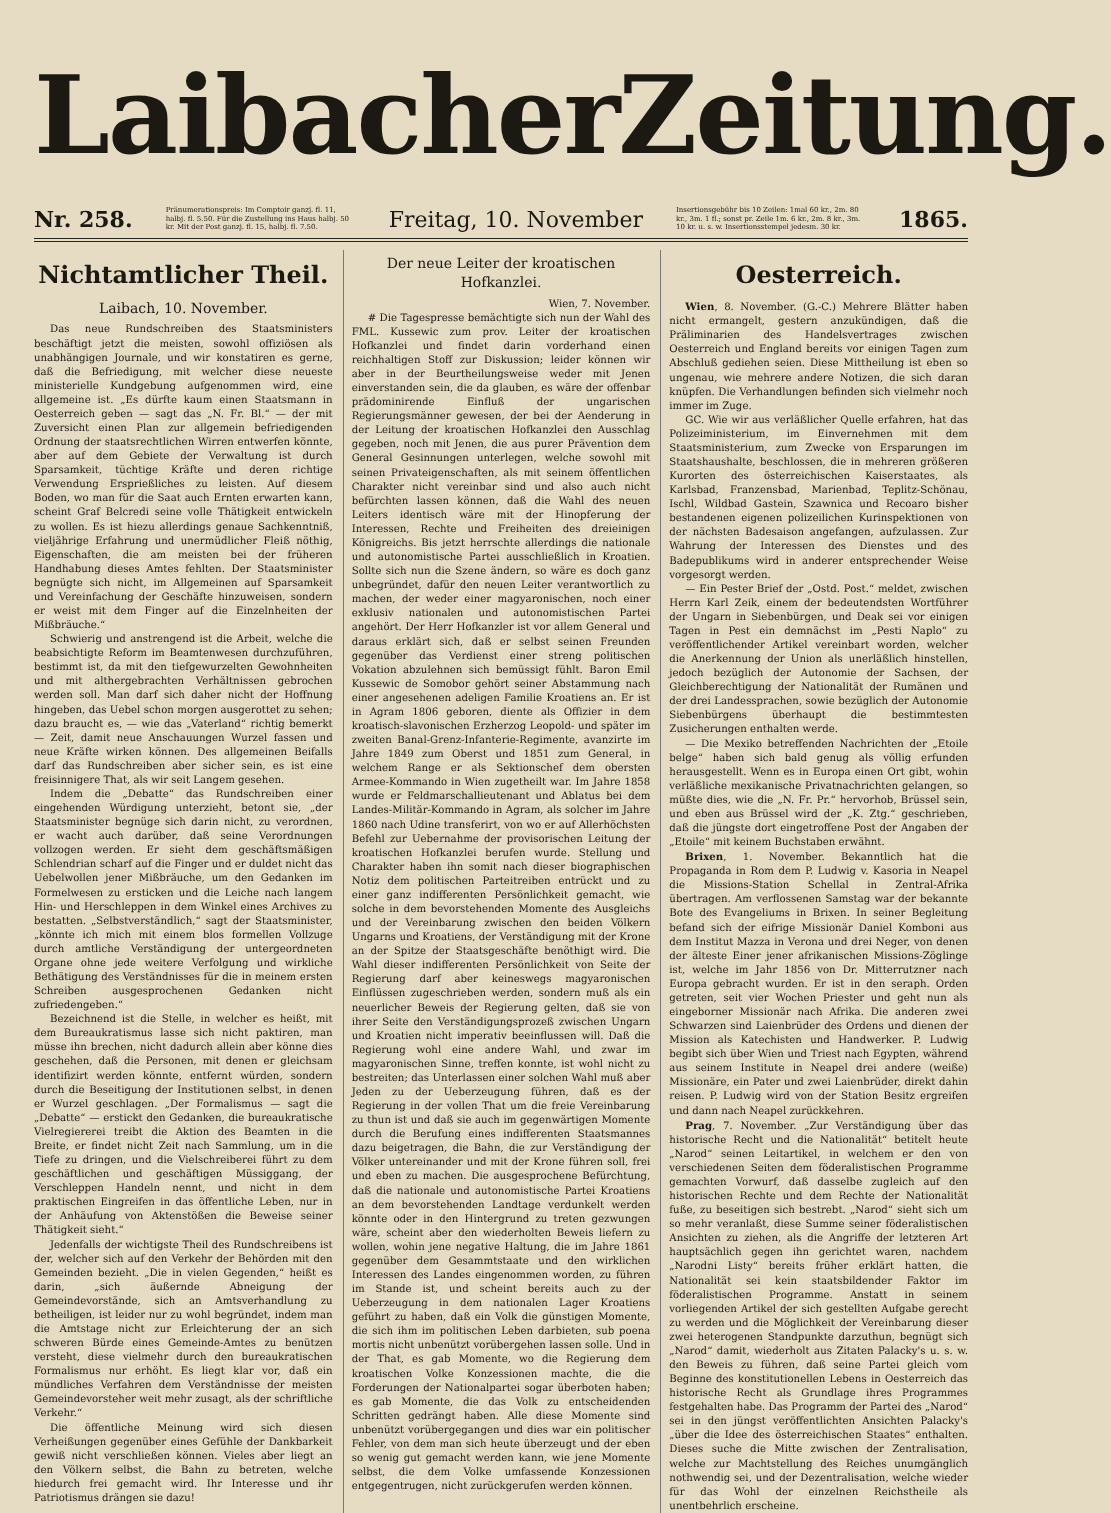Laibacher Zeitung.
Nr. 258. Pränumerationspreis: Im Comptoir ganzj. fl. 11, halbj. fl. 5.50. Für die Zustellung ins Haus halbj. 50 kr. Mit der Post ganzj. fl. 15, halbj. fl. 7.50. Freitag, 10. November Insertionsgebühr bis 10 Zeilen: 1mal 60 kr., 2m. 80 kr., 3m. 1 fl.; sonst pr. Zeile 1m. 6 kr., 2m. 8 kr., 3m. 10 kr. u. s. w. Insertionsstempel jedesm. 30 kr. 1865.
Nichtamtlicher Theil.
Laibach, 10. November.
Das neue Rundschreiben des Staatsministers beschäftigt jetzt die meisten, sowohl offiziösen als unabhängigen Journale, und wir konstatiren es gerne, daß die Befriedigung, mit welcher diese neueste ministerielle Kundgebung aufgenommen wird, eine allgemeine ist. „Es dürfte kaum einen Staatsmann in Oesterreich geben — sagt das „N. Fr. Bl.“ — der mit Zuversicht einen Plan zur allgemein befriedigenden Ordnung der staatsrechtlichen Wirren entwerfen könnte, aber auf dem Gebiete der Verwaltung ist durch Sparsamkeit, tüchtige Kräfte und deren richtige Verwendung Ersprießliches zu leisten. Auf diesem Boden, wo man für die Saat auch Ernten erwarten kann, scheint Graf Belcredi seine volle Thätigkeit entwickeln zu wollen. Es ist hiezu allerdings genaue Sachkenntniß, vieljährige Erfahrung und unermüdlicher Fleiß nöthig, Eigenschaften, die am meisten bei der früheren Handhabung dieses Amtes fehlten. Der Staatsminister begnügte sich nicht, im Allgemeinen auf Sparsamkeit und Vereinfachung der Geschäfte hinzuweisen, sondern er weist mit dem Finger auf die Einzelnheiten der Mißbräuche.“
Schwierig und anstrengend ist die Arbeit, welche die beabsichtigte Reform im Beamtenwesen durchzuführen, bestimmt ist, da mit den tiefgewurzelten Gewohnheiten und mit althergebrachten Verhältnissen gebrochen werden soll. Man darf sich daher nicht der Hoffnung hingeben, das Uebel schon morgen ausgerottet zu sehen; dazu braucht es, — wie das „Vaterland“ richtig bemerkt — Zeit, damit neue Anschauungen Wurzel fassen und neue Kräfte wirken können. Des allgemeinen Beifalls darf das Rundschreiben aber sicher sein, es ist eine freisinnigere That, als wir seit Langem gesehen.
Indem die „Debatte“ das Rundschreiben einer eingehenden Würdigung unterzieht, betont sie, „der Staatsminister begnüge sich darin nicht, zu verordnen, er wacht auch darüber, daß seine Verordnungen vollzogen werden. Er sieht dem geschäftsmäßigen Schlendrian scharf auf die Finger und er duldet nicht das Uebelwollen jener Mißbräuche, um den Gedanken im Formelwesen zu ersticken und die Leiche nach langem Hin- und Herschleppen in dem Winkel eines Archives zu bestatten. „Selbstverständlich,“ sagt der Staatsminister, „könnte ich mich mit einem blos formellen Vollzuge durch amtliche Verständigung der untergeordneten Organe ohne jede weitere Verfolgung und wirkliche Bethätigung des Verständnisses für die in meinem ersten Schreiben ausgesprochenen Gedanken nicht zufriedengeben.“
Bezeichnend ist die Stelle, in welcher es heißt, mit dem Bureaukratismus lasse sich nicht paktiren, man müsse ihn brechen, nicht dadurch allein aber könne dies geschehen, daß die Personen, mit denen er gleichsam identifizirt werden könnte, entfernt würden, sondern durch die Beseitigung der Institutionen selbst, in denen er Wurzel geschlagen. „Der Formalismus — sagt die „Debatte“ — erstickt den Gedanken, die bureaukratische Vielregiererei treibt die Aktion des Beamten in die Breite, er findet nicht Zeit nach Sammlung, um in die Tiefe zu dringen, und die Vielschreiberei führt zu dem geschäftlichen und geschäftigen Müssiggang, der Verschleppen Handeln nennt, und nicht in dem praktischen Eingreifen in das öffentliche Leben, nur in der Anhäufung von Aktenstößen die Beweise seiner Thätigkeit sieht.“
Jedenfalls der wichtigste Theil des Rundschreibens ist der, welcher sich auf den Verkehr der Behörden mit den Gemeinden bezieht. „Die in vielen Gegenden,“ heißt es darin, „sich äußernde Abneigung der Gemeindevorstände, sich an Amtsverhandlung zu betheiligen, ist leider nur zu wohl begründet, indem man die Amtstage nicht zur Erleichterung der an sich schweren Bürde eines Gemeinde-Amtes zu benützen versteht, diese vielmehr durch den bureaukratischen Formalismus nur erhöht. Es liegt klar vor, daß ein mündliches Verfahren dem Verständnisse der meisten Gemeindevorsteher weit mehr zusagt, als der schriftliche Verkehr.“
Die öffentliche Meinung wird sich diesen Verheißungen gegenüber eines Gefühle der Dankbarkeit gewiß nicht verschließen können. Vieles aber liegt an den Völkern selbst, die Bahn zu betreten, welche hiedurch frei gemacht wird. Ihr Interesse und ihr Patriotismus drängen sie dazu!
Der neue Leiter der kroatischen Hofkanzlei.
Wien, 7. November.
# Die Tagespresse bemächtigte sich nun der Wahl des FML. Kussewic zum prov. Leiter der kroatischen Hofkanzlei und findet darin vorderhand einen reichhaltigen Stoff zur Diskussion; leider können wir aber in der Beurtheilungsweise weder mit Jenen einverstanden sein, die da glauben, es wäre der offenbar prädominirende Einfluß der ungarischen Regierungsmänner gewesen, der bei der Aenderung in der Leitung der kroatischen Hofkanzlei den Ausschlag gegeben, noch mit Jenen, die aus purer Prävention dem General Gesinnungen unterlegen, welche sowohl mit seinen Privateigenschaften, als mit seinem öffentlichen Charakter nicht vereinbar sind und also auch nicht befürchten lassen können, daß die Wahl des neuen Leiters identisch wäre mit der Hinopferung der Interessen, Rechte und Freiheiten des dreieinigen Königreichs. Bis jetzt herrschte allerdings die nationale und autonomistische Partei ausschließlich in Kroatien. Sollte sich nun die Szene ändern, so wäre es doch ganz unbegründet, dafür den neuen Leiter verantwortlich zu machen, der weder einer magyaronischen, noch einer exklusiv nationalen und autonomistischen Partei angehört. Der Herr Hofkanzler ist vor allem General und daraus erklärt sich, daß er selbst seinen Freunden gegenüber das Verdienst einer streng politischen Vokation abzulehnen sich bemüssigt fühlt. Baron Emil Kussewic de Somobor gehört seiner Abstammung nach einer angesehenen adeligen Familie Kroatiens an. Er ist in Agram 1806 geboren, diente als Offizier in dem kroatisch-slavonischen Erzherzog Leopold- und später im zweiten Banal-Grenz-Infanterie-Regimente, avanzirte im Jahre 1849 zum Oberst und 1851 zum General, in welchem Range er als Sektionschef dem obersten Armee-Kommando in Wien zugetheilt war. Im Jahre 1858 wurde er Feldmarschallieutenant und Ablatus bei dem Landes-Militär-Kommando in Agram, als solcher im Jahre 1860 nach Udine transferirt, von wo er auf Allerhöchsten Befehl zur Uebernahme der provisorischen Leitung der kroatischen Hofkanzlei berufen wurde. Stellung und Charakter haben ihn somit nach dieser biographischen Notiz dem politischen Parteitreiben entrückt und zu einer ganz indifferenten Persönlichkeit gemacht, wie solche in dem bevorstehenden Momente des Ausgleichs und der Vereinbarung zwischen den beiden Völkern Ungarns und Kroatiens, der Verständigung mit der Krone an der Spitze der Staatsgeschäfte benöthigt wird. Die Wahl dieser indifferenten Persönlichkeit von Seite der Regierung darf aber keineswegs magyaronischen Einflüssen zugeschrieben werden, sondern muß als ein neuerlicher Beweis der Regierung gelten, daß sie von ihrer Seite den Verständigungsprozeß zwischen Ungarn und Kroatien nicht imperativ beeinflussen will. Daß die Regierung wohl eine andere Wahl, und zwar im magyaronischen Sinne, treffen konnte, ist wohl nicht zu bestreiten; das Unterlassen einer solchen Wahl muß aber Jeden zu der Ueberzeugung führen, daß es der Regierung in der vollen That um die freie Vereinbarung zu thun ist und daß sie auch im gegenwärtigen Momente durch die Berufung eines indifferenten Staatsmannes dazu beigetragen, die Bahn, die zur Verständigung der Völker untereinander und mit der Krone führen soll, frei und eben zu machen. Die ausgesprochene Befürchtung, daß die nationale und autonomistische Partei Kroatiens an dem bevorstehenden Landtage verdunkelt werden könnte oder in den Hintergrund zu treten gezwungen wäre, scheint aber den wiederholten Beweis liefern zu wollen, wohin jene negative Haltung, die im Jahre 1861 gegenüber dem Gesammtstaate und den wirklichen Interessen des Landes eingenommen worden, zu führen im Stande ist, und scheint bereits auch zu der Ueberzeugung in dem nationalen Lager Kroatiens geführt zu haben, daß ein Volk die günstigen Momente, die sich ihm im politischen Leben darbieten, sub poena mortis nicht unbenützt vorübergehen lassen solle. Und in der That, es gab Momente, wo die Regierung dem kroatischen Volke Konzessionen machte, die die Forderungen der Nationalpartei sogar überboten haben; es gab Momente, die das Volk zu entscheidenden Schritten gedrängt haben. Alle diese Momente sind unbenützt vorübergegangen und dies war ein politischer Fehler, von dem man sich heute überzeugt und der eben so wenig gut gemacht werden kann, wie jene Momente selbst, die dem Volke umfassende Konzessionen entgegentrugen, nicht zurückgerufen werden können.
Oesterreich.
Wien, 8. November. (G.-C.) Mehrere Blätter haben nicht ermangelt, gestern anzukündigen, daß die Präliminarien des Handelsvertrages zwischen Oesterreich und England bereits vor einigen Tagen zum Abschluß gediehen seien. Diese Mittheilung ist eben so ungenau, wie mehrere andere Notizen, die sich daran knüpfen. Die Verhandlungen befinden sich vielmehr noch immer im Zuge.
GC. Wie wir aus verläßlicher Quelle erfahren, hat das Polizeiministerium, im Einvernehmen mit dem Staatsministerium, zum Zwecke von Ersparungen im Staatshaushalte, beschlossen, die in mehreren größeren Kurorten des österreichischen Kaiserstaates, als Karlsbad, Franzensbad, Marienbad, Teplitz-Schönau, Ischl, Wildbad Gastein, Szawnica und Recoaro bisher bestandenen eigenen polizeilichen Kurinspektionen von der nächsten Badesaison angefangen, aufzulassen. Zur Wahrung der Interessen des Dienstes und des Badepublikums wird in anderer entsprechender Weise vorgesorgt werden.
— Ein Pester Brief der „Ostd. Post.“ meldet, zwischen Herrn Karl Zeik, einem der bedeutendsten Wortführer der Ungarn in Siebenbürgen, und Deak sei vor einigen Tagen in Pest ein demnächst im „Pesti Naplo“ zu veröffentlichender Artikel vereinbart worden, welcher die Anerkennung der Union als unerläßlich hinstellen, jedoch bezüglich der Autonomie der Sachsen, der Gleichberechtigung der Nationalität der Rumänen und der drei Landessprachen, sowie bezüglich der Autonomie Siebenbürgens überhaupt die bestimmtesten Zusicherungen enthalten werde.
— Die Mexiko betreffenden Nachrichten der „Etoile belge“ haben sich bald genug als völlig erfunden herausgestellt. Wenn es in Europa einen Ort gibt, wohin verläßliche mexikanische Privatnachrichten gelangen, so müßte dies, wie die „N. Fr. Pr.“ hervorhob, Brüssel sein, und eben aus Brüssel wird der „K. Ztg.“ geschrieben, daß die jüngste dort eingetroffene Post der Angaben der „Etoile“ mit keinem Buchstaben erwähnt.
Brixen, 1. November. Bekanntlich hat die Propaganda in Rom dem P. Ludwig v. Kasoria in Neapel die Missions-Station Schellal in Zentral-Afrika übertragen. Am verflossenen Samstag war der bekannte Bote des Evangeliums in Brixen. In seiner Begleitung befand sich der eifrige Missionär Daniel Komboni aus dem Institut Mazza in Verona und drei Neger, von denen der älteste Einer jener afrikanischen Missions-Zöglinge ist, welche im Jahr 1856 von Dr. Mitterrutzner nach Europa gebracht wurden. Er ist in den seraph. Orden getreten, seit vier Wochen Priester und geht nun als eingeborner Missionär nach Afrika. Die anderen zwei Schwarzen sind Laienbrüder des Ordens und dienen der Mission als Katechisten und Handwerker. P. Ludwig begibt sich über Wien und Triest nach Egypten, während aus seinem Institute in Neapel drei andere (weiße) Missionäre, ein Pater und zwei Laienbrüder, direkt dahin reisen. P. Ludwig wird von der Station Besitz ergreifen und dann nach Neapel zurückkehren.
Prag, 7. November. „Zur Verständigung über das historische Recht und die Nationalität“ betitelt heute „Narod“ seinen Leitartikel, in welchem er den von verschiedenen Seiten dem föderalistischen Programme gemachten Vorwurf, daß dasselbe zugleich auf den historischen Rechte und dem Rechte der Nationalität fuße, zu beseitigen sich bestrebt. „Narod“ sieht sich um so mehr veranlaßt, diese Summe seiner föderalistischen Ansichten zu ziehen, als die Angriffe der letzteren Art hauptsächlich gegen ihn gerichtet waren, nachdem „Narodni Listy“ bereits früher erklärt hatten, die Nationalität sei kein staatsbildender Faktor im föderalistischen Programme. Anstatt in seinem vorliegenden Artikel der sich gestellten Aufgabe gerecht zu werden und die Möglichkeit der Vereinbarung dieser zwei heterogenen Standpunkte darzuthun, begnügt sich „Narod“ damit, wiederholt aus Zitaten Palacky's u. s. w. den Beweis zu führen, daß seine Partei gleich vom Beginne des konstitutionellen Lebens in Oesterreich das historische Recht als Grundlage ihres Programmes festgehalten habe. Das Programm der Partei des „Narod“ sei in den jüngst veröffentlichten Ansichten Palacky's „über die Idee des österreichischen Staates“ enthalten. Dieses suche die Mitte zwischen der Zentralisation, welche zur Machtstellung des Reiches unumgänglich nothwendig sei, und der Dezentralisation, welche wieder für das Wohl der einzelnen Reichstheile als unentbehrlich erscheine.